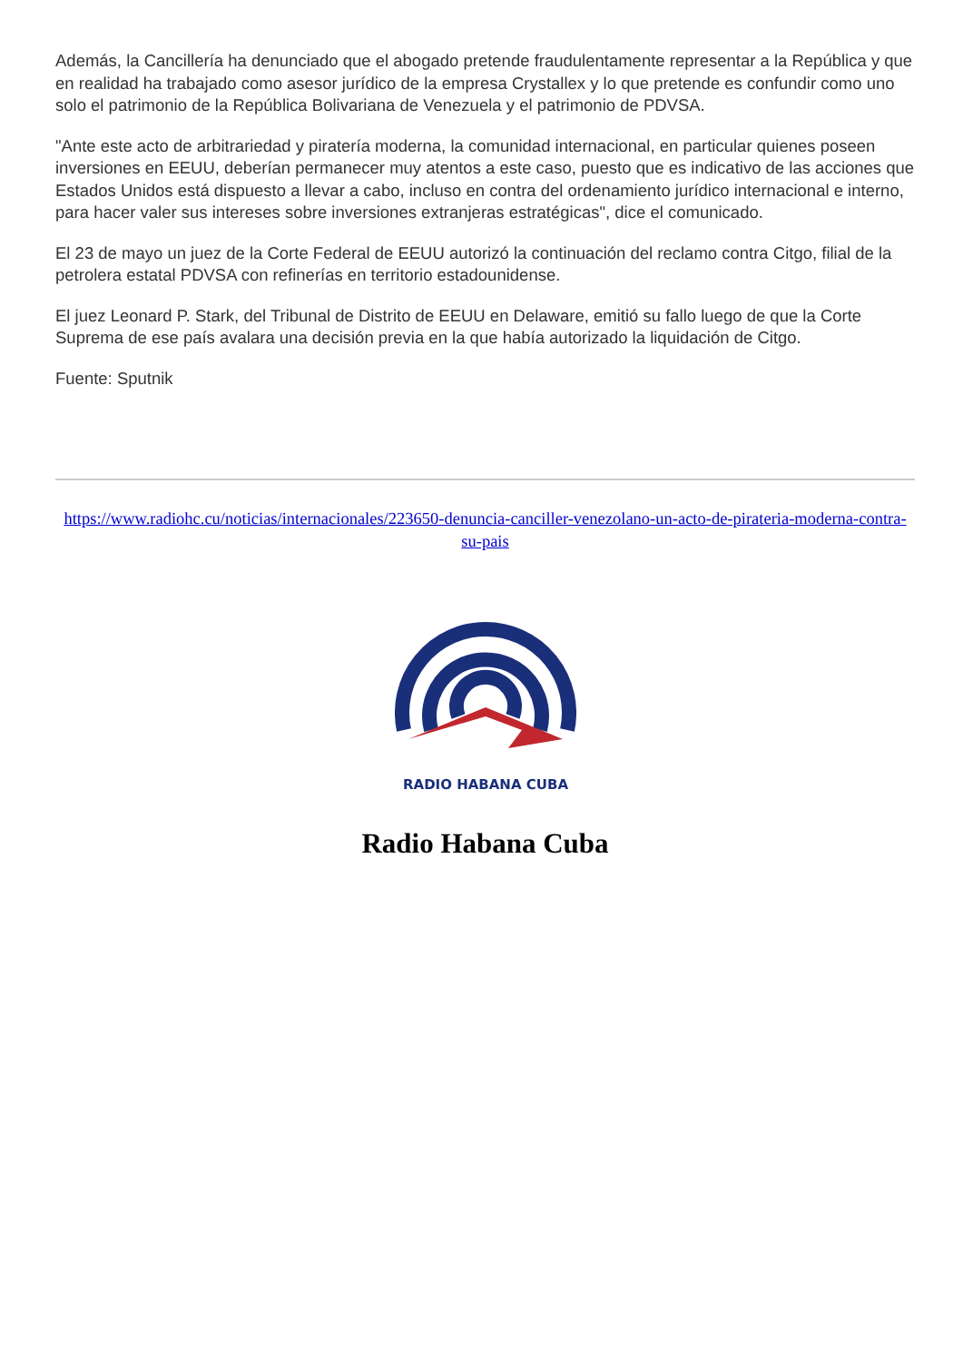Además, la Cancillería ha denunciado que el abogado pretende fraudulentamente representar a la República y que en realidad ha trabajado como asesor jurídico de la empresa Crystallex y lo que pretende es confundir como uno solo el patrimonio de la República Bolivariana de Venezuela y el patrimonio de PDVSA.
"Ante este acto de arbitrariedad y piratería moderna, la comunidad internacional, en particular quienes poseen inversiones en EEUU, deberían permanecer muy atentos a este caso, puesto que es indicativo de las acciones que Estados Unidos está dispuesto a llevar a cabo, incluso en contra del ordenamiento jurídico internacional e interno, para hacer valer sus intereses sobre inversiones extranjeras estratégicas", dice el comunicado.
El 23 de mayo un juez de la Corte Federal de EEUU autorizó la continuación del reclamo contra Citgo, filial de la petrolera estatal PDVSA con refinerías en territorio estadounidense.
El juez Leonard P. Stark, del Tribunal de Distrito de EEUU en Delaware, emitió su fallo luego de que la Corte Suprema de ese país avalara una decisión previa en la que había autorizado la liquidación de Citgo.
Fuente: Sputnik
https://www.radiohc.cu/noticias/internacionales/223650-denuncia-canciller-venezolano-un-acto-de-pirateria-moderna-contra-su-pais
RADIO HABANA CUBA
Radio Habana Cuba